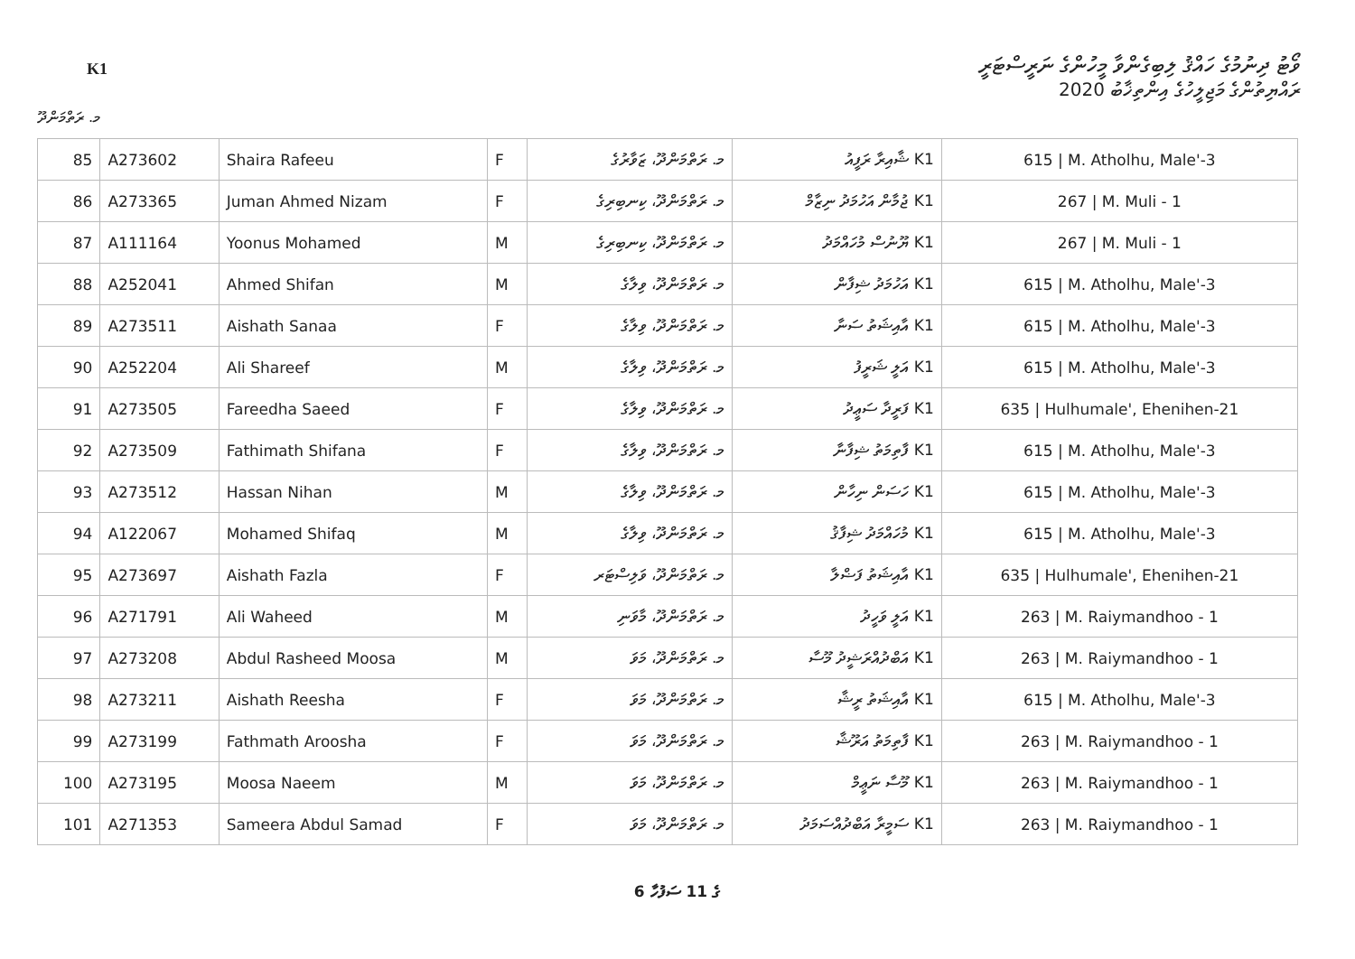K1
ވޯޓު ދިނުމުގެ ހައްޤު ލިބިގެންވާ މީހުންގެ ނަރީސްޓަރީ
ރައްޔިތުންގެ މަޖިލީހުގެ އިންތިޚާބު 2020
މ. ރަތްމަންދޫ
| 85 | A273602 | Shaira Rafeeu | F | މ. ރަތްމަންދޫ، ޒަވާރުގެ | K1 ޝާއިރާ ރަފީއު | 615 / M. Atholhu, Male'-3 |
| 86 | A273365 | Juman Ahmed Nizam | F | މ. ރަތްމަންދޫ، ކިނބިރިގެ | K1 ޖުމާން އަހުމަދު ނިޒާމް | 267 / M. Muli - 1 |
| 87 | A111164 | Yoonus Mohamed | M | މ. ރަތްމަންދޫ، ކިނބިރިގެ | K1 ޔޫނުސް މުހައްމަދު | 267 / M. Muli - 1 |
| 88 | A252041 | Ahmed Shifan | M | މ. ރަތްމަންދޫ، ވިލާގެ | K1 އަހުމަދު ޝިފާން | 615 / M. Atholhu, Male'-3 |
| 89 | A273511 | Aishath Sanaa | F | މ. ރަތްމަންދޫ، ވިލާގެ | K1 އާއިޝަތު ސަނާ | 615 / M. Atholhu, Male'-3 |
| 90 | A252204 | Ali Shareef | M | މ. ރަތްމަންދޫ، ވިލާގެ | K1 އަލީ ޝަރީފު | 615 / M. Atholhu, Male'-3 |
| 91 | A273505 | Fareedha Saeed | F | މ. ރަތްމަންދޫ، ވިލާގެ | K1 ފަރީދާ ސަޢީދު | 635 / Hulhumale', Ehenihen-21 |
| 92 | A273509 | Fathimath Shifana | F | މ. ރަތްމަންދޫ، ވިލާގެ | K1 ފާތިމަތު ޝިފާނާ | 615 / M. Atholhu, Male'-3 |
| 93 | A273512 | Hassan Nihan | M | މ. ރަތްމަންދޫ، ވިލާގެ | K1 ހަސަން ނިހާން | 615 / M. Atholhu, Male'-3 |
| 94 | A122067 | Mohamed Shifaq | M | މ. ރަތްމަންދޫ، ވިލާގެ | K1 މުހައްމަދު ޝިފާޤު | 615 / M. Atholhu, Male'-3 |
| 95 | A273697 | Aishath Fazla | F | މ. ރަތްމަންދޫ، ވަލިސްޓަރ | K1 އާއިޝަތު ފަޟްލާ | 635 / Hulhumale', Ehenihen-21 |
| 96 | A271791 | Ali Waheed | M | މ. ރަތްމަންދޫ، މާވަނި | K1 އަލީ ވަހީދު | 263 / M. Raiymandhoo - 1 |
| 97 | A273208 | Abdul Rasheed Moosa | M | މ. ރަތްމަންދޫ، މަވަ | K1 އަބްދުއްރަޝީދު މޫސާ | 263 / M. Raiymandhoo - 1 |
| 98 | A273211 | Aishath Reesha | F | މ. ރަތްމަންދޫ، މަވަ | K1 އާއިޝަތު ރީޝާ | 615 / M. Atholhu, Male'-3 |
| 99 | A273199 | Fathmath Aroosha | F | މ. ރަތްމަންދޫ، މަވަ | K1 ފާތިމަތު އަރޫޝާ | 263 / M. Raiymandhoo - 1 |
| 100 | A273195 | Moosa Naeem | M | މ. ރަތްމަންދޫ، މަވަ | K1 މޫސާ ނަޢީމް | 263 / M. Raiymandhoo - 1 |
| 101 | A271353 | Sameera Abdul Samad | F | މ. ރަތްމަންދޫ، މަވަ | K1 ސަމީރާ އަބްދުއްސަމަދު | 263 / M. Raiymandhoo - 1 |
6 ގެ 11 ސަފުހާ